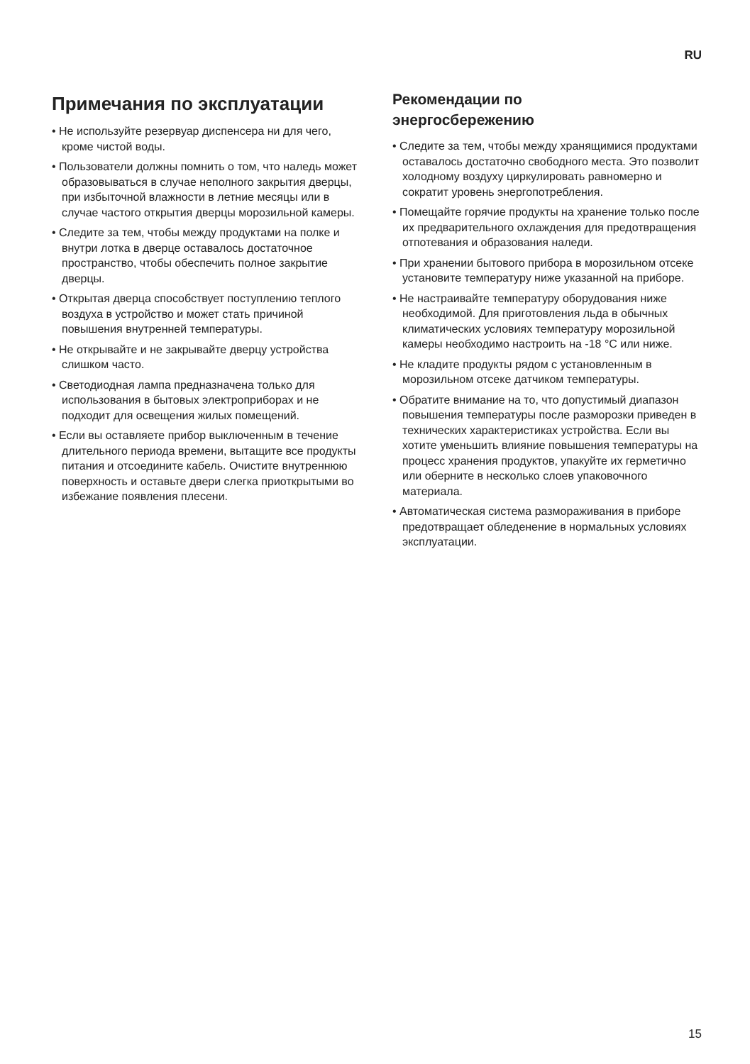RU
Примечания по эксплуатации
• Не используйте резервуар диспенсера ни для чего, кроме чистой воды.
• Пользователи должны помнить о том, что наледь может образовываться в случае неполного закрытия дверцы, при избыточной влажности в летние месяцы или в случае частого открытия дверцы морозильной камеры.
• Следите за тем, чтобы между продуктами на полке и внутри лотка в дверце оставалось достаточное пространство, чтобы обеспечить полное закрытие дверцы.
• Открытая дверца способствует поступлению теплого воздуха в устройство и может стать причиной повышения внутренней температуры.
• Не открывайте и не закрывайте дверцу устройства слишком часто.
• Светодиодная лампа предназначена только для использования в бытовых электроприборах и не подходит для освещения жилых помещений.
• Если вы оставляете прибор выключенным в течение длительного периода времени, вытащите все продукты питания и отсоедините кабель. Очистите внутреннюю поверхность и оставьте двери слегка приоткрытыми во избежание появления плесени.
Рекомендации по
энергосбережению
• Следите за тем, чтобы между хранящимися продуктами оставалось достаточно свободного места. Это позволит холодному воздуху циркулировать равномерно и сократит уровень энергопотребления.
• Помещайте горячие продукты на хранение только после их предварительного охлаждения для предотвращения отпотевания и образования наледи.
• При хранении бытового прибора в морозильном отсеке установите температуру ниже указанной на приборе.
• Не настраивайте температуру оборудования ниже необходимой. Для приготовления льда в обычных климатических условиях температуру морозильной камеры необходимо настроить на -18 °C или ниже.
• Не кладите продукты рядом с установленным в морозильном отсеке датчиком температуры.
• Обратите внимание на то, что допустимый диапазон повышения температуры после разморозки приведен в технических характеристиках устройства. Если вы хотите уменьшить влияние повышения температуры на процесс хранения продуктов, упакуйте их герметично или оберните в несколько слоев упаковочного материала.
• Автоматическая система размораживания в приборе предотвращает обледенение в нормальных условиях эксплуатации.
15